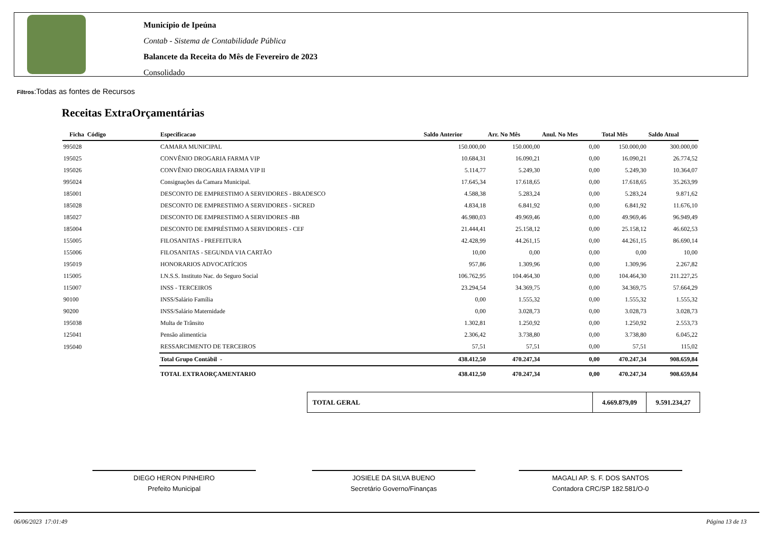Município de Ipeúna
Contab - Sistema de Contabilidade Pública
Balancete da Receita do Mês de Fevereiro de 2023
Consolidado
Filtros:Todas as fontes de Recursos
Receitas ExtraOrçamentárias
| Ficha Código | Especificacao | Saldo Anterior | Arr. No Mês | Anul. No Mes | Total Mês | Saldo Atual |
| --- | --- | --- | --- | --- | --- | --- |
| 995028 | CAMARA MUNICIPAL | 150.000,00 | 150.000,00 | 0,00 | 150.000,00 | 300.000,00 |
| 195025 | CONVÊNIO DROGARIA FARMA VIP | 10.684,31 | 16.090,21 | 0,00 | 16.090,21 | 26.774,52 |
| 195026 | CONVÊNIO DROGARIA FARMA VIP II | 5.114,77 | 5.249,30 | 0,00 | 5.249,30 | 10.364,07 |
| 995024 | Consignações da Camara Municipal. | 17.645,34 | 17.618,65 | 0,00 | 17.618,65 | 35.263,99 |
| 185001 | DESCONTO DE EMPRESTIMO A SERVIDORES - BRADESCO | 4.588,38 | 5.283,24 | 0,00 | 5.283,24 | 9.871,62 |
| 185028 | DESCONTO DE EMPRESTIMO A SERVIDORES - SICRED | 4.834,18 | 6.841,92 | 0,00 | 6.841,92 | 11.676,10 |
| 185027 | DESCONTO DE EMPRESTIMO A SERVIDORES -BB | 46.980,03 | 49.969,46 | 0,00 | 49.969,46 | 96.949,49 |
| 185004 | DESCONTO DE EMPRÉSTIMO A SERVIDORES - CEF | 21.444,41 | 25.158,12 | 0,00 | 25.158,12 | 46.602,53 |
| 155005 | FILOSANITAS - PREFEITURA | 42.428,99 | 44.261,15 | 0,00 | 44.261,15 | 86.690,14 |
| 155006 | FILOSANITAS - SEGUNDA VIA CARTÃO | 10,00 | 0,00 | 0,00 | 0,00 | 10,00 |
| 195019 | HONORARIOS ADVOCATÍCIOS | 957,86 | 1.309,96 | 0,00 | 1.309,96 | 2.267,82 |
| 115005 | I.N.S.S. Instituto Nac. do Seguro Social | 106.762,95 | 104.464,30 | 0,00 | 104.464,30 | 211.227,25 |
| 115007 | INSS - TERCEIROS | 23.294,54 | 34.369,75 | 0,00 | 34.369,75 | 57.664,29 |
| 90100 | INSS/Salário Família | 0,00 | 1.555,32 | 0,00 | 1.555,32 | 1.555,32 |
| 90200 | INSS/Salário Maternidade | 0,00 | 3.028,73 | 0,00 | 3.028,73 | 3.028,73 |
| 195038 | Multa de Trânsito | 1.302,81 | 1.250,92 | 0,00 | 1.250,92 | 2.553,73 |
| 125041 | Pensão alimentícia | 2.306,42 | 3.738,80 | 0,00 | 3.738,80 | 6.045,22 |
| 195040 | RESSARCIMENTO DE TERCEIROS | 57,51 | 57,51 | 0,00 | 57,51 | 115,02 |
| | Total Grupo Contábil - | 438.412,50 | 470.247,34 | 0,00 | 470.247,34 | 908.659,84 |
| | TOTAL EXTRAORÇAMENTARIO | 438.412,50 | 470.247,34 | 0,00 | 470.247,34 | 908.659,84 |
TOTAL GERAL 4.669.879,09 9.591.234,27
DIEGO HERON PINHEIRO
Prefeito Municipal
JOSIELE DA SILVA BUENO
Secretário Governo/Finanças
MAGALI AP. S. F. DOS SANTOS
Contadora CRC/SP 182.581/O-0
06/06/2023 17:01:49 Página 13 de 13